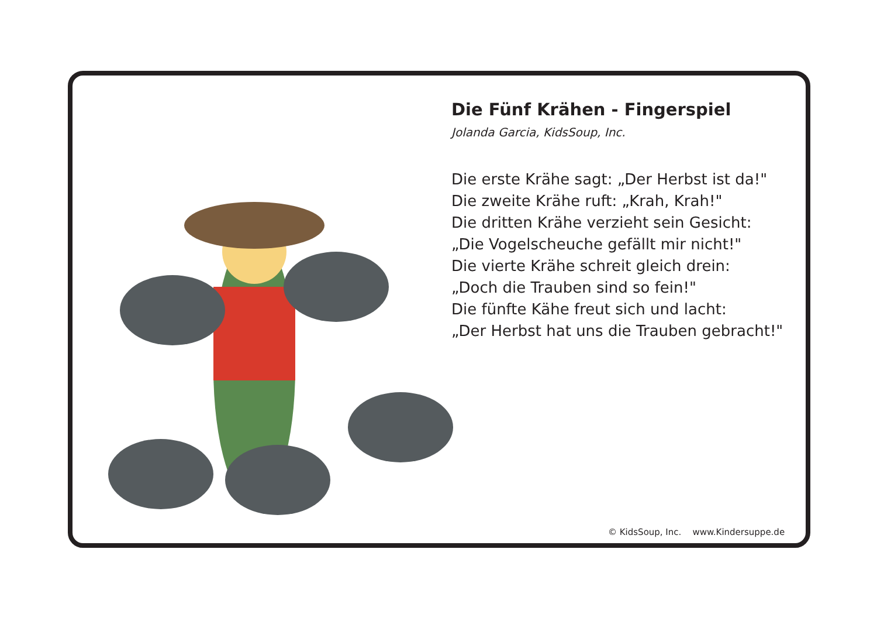Die Fünf Krähen - Fingerspiel
Jolanda Garcia, KidsSoup, Inc.
Die erste Krähe sagt: „Der Herbst ist da!"
Die zweite Krähe ruft: „Krah, Krah!"
Die dritten Krähe verzieht sein Gesicht:
„Die Vogelscheuche gefällt mir nicht!"
Die vierte Krähe schreit gleich drein:
„Doch die Trauben sind so fein!"
Die fünfte Kähe freut sich und lacht:
„Der Herbst hat uns die Trauben gebracht!"
© KidsSoup, Inc. www.Kindersuppe.de